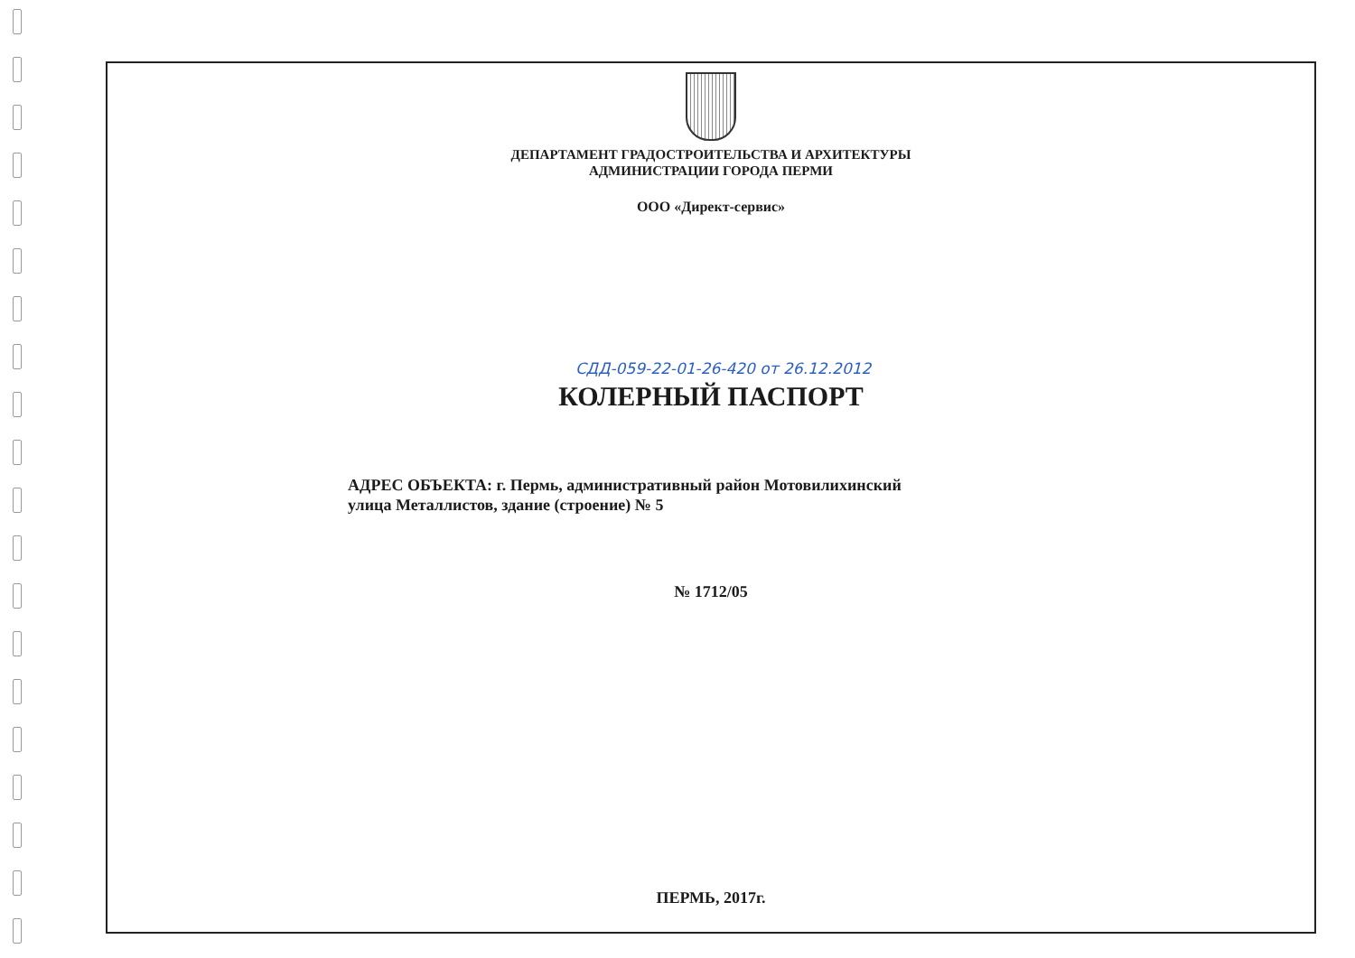ДЕПАРТАМЕНТ ГРАДОСТРОИТЕЛЬСТВА И АРХИТЕКТУРЫ
АДМИНИСТРАЦИИ ГОРОДА ПЕРМИ
ООО «Директ-сервис»
СДД-059-22-01-26-420 от 26.12.2012
КОЛЕРНЫЙ ПАСПОРТ
АДРЕС ОБЪЕКТА: г. Пермь, административный район Мотовилихинский
улица Металлистов, здание (строение) № 5
№ 1712/05
ПЕРМЬ, 2017г.